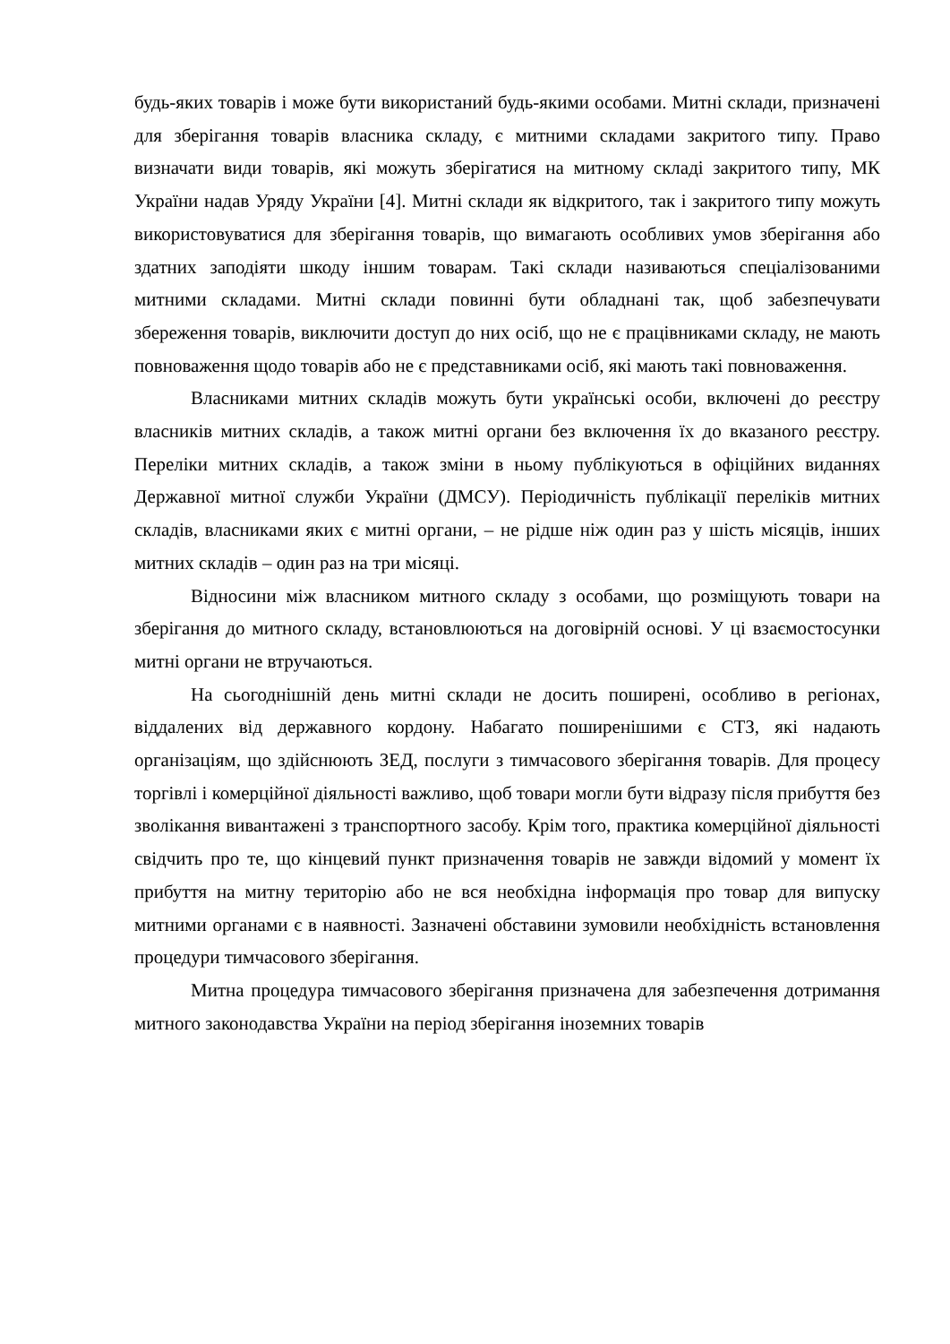будь-яких товарів і може бути використаний будь-якими особами. Митні склади, призначені для зберігання товарів власника складу, є митними складами закритого типу. Право визначати види товарів, які можуть зберігатися на митному складі закритого типу, МК України надав Уряду України [4]. Митні склади як відкритого, так і закритого типу можуть використовуватися для зберігання товарів, що вимагають особливих умов зберігання або здатних заподіяти шкоду іншим товарам. Такі склади називаються спеціалізованими митними складами. Митні склади повинні бути обладнані так, щоб забезпечувати збереження товарів, виключити доступ до них осіб, що не є працівниками складу, не мають повноваження щодо товарів або не є представниками осіб, які мають такі повноваження.
Власниками митних складів можуть бути українські особи, включені до реєстру власників митних складів, а також митні органи без включення їх до вказаного реєстру. Переліки митних складів, а також зміни в ньому публікуються в офіційних виданнях Державної митної служби України (ДМСУ). Періодичність публікації переліків митних складів, власниками яких є митні органи, – не рідше ніж один раз у шість місяців, інших митних складів – один раз на три місяці.
Відносини між власником митного складу з особами, що розміщують товари на зберігання до митного складу, встановлюються на договірній основі. У ці взаємостосунки митні органи не втручаються.
На сьогоднішній день митні склади не досить поширені, особливо в регіонах, віддалених від державного кордону. Набагато поширенішими є СТЗ, які надають організаціям, що здійснюють ЗЕД, послуги з тимчасового зберігання товарів. Для процесу торгівлі і комерційної діяльності важливо, щоб товари могли бути відразу після прибуття без зволікання вивантажені з транспортного засобу. Крім того, практика комерційної діяльності свідчить про те, що кінцевий пункт призначення товарів не завжди відомий у момент їх прибуття на митну територію або не вся необхідна інформація про товар для випуску митними органами є в наявності. Зазначені обставини зумовили необхідність встановлення процедури тимчасового зберігання.
Митна процедура тимчасового зберігання призначена для забезпечення дотримання митного законодавства України на період зберігання іноземних товарів